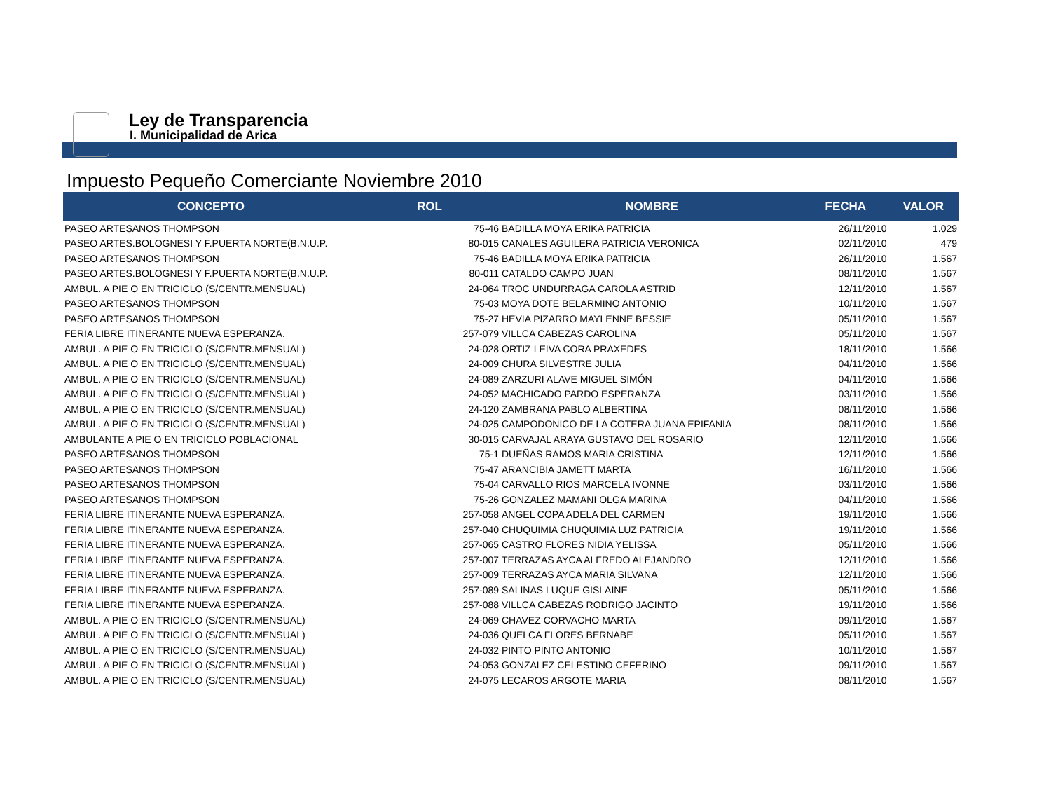Ley de Transparencia
I. Municipalidad de Arica
Impuesto Pequeño Comerciante Noviembre 2010
| CONCEPTO | ROL | NOMBRE | FECHA | VALOR |
| --- | --- | --- | --- | --- |
| PASEO ARTESANOS THOMPSON | 75-46 | BADILLA MOYA ERIKA PATRICIA | 26/11/2010 | 1.029 |
| PASEO ARTES.BOLOGNESI Y F.PUERTA NORTE(B.N.U.P. | 80-015 | CANALES AGUILERA PATRICIA VERONICA | 02/11/2010 | 479 |
| PASEO ARTESANOS THOMPSON | 75-46 | BADILLA MOYA ERIKA PATRICIA | 26/11/2010 | 1.567 |
| PASEO ARTES.BOLOGNESI Y F.PUERTA NORTE(B.N.U.P. | 80-011 | CATALDO CAMPO JUAN | 08/11/2010 | 1.567 |
| AMBUL. A PIE O EN TRICICLO (S/CENTR.MENSUAL) | 24-064 | TROC UNDURRAGA CAROLA ASTRID | 12/11/2010 | 1.567 |
| PASEO ARTESANOS THOMPSON | 75-03 | MOYA DOTE BELARMINO ANTONIO | 10/11/2010 | 1.567 |
| PASEO ARTESANOS THOMPSON | 75-27 | HEVIA PIZARRO MAYLENNE BESSIE | 05/11/2010 | 1.567 |
| FERIA LIBRE ITINERANTE NUEVA ESPERANZA. | 257-079 | VILLCA CABEZAS CAROLINA | 05/11/2010 | 1.567 |
| AMBUL. A PIE O EN TRICICLO (S/CENTR.MENSUAL) | 24-028 | ORTIZ LEIVA CORA PRAXEDES | 18/11/2010 | 1.566 |
| AMBUL. A PIE O EN TRICICLO (S/CENTR.MENSUAL) | 24-009 | CHURA SILVESTRE JULIA | 04/11/2010 | 1.566 |
| AMBUL. A PIE O EN TRICICLO (S/CENTR.MENSUAL) | 24-089 | ZARZURI ALAVE MIGUEL SIMÓN | 04/11/2010 | 1.566 |
| AMBUL. A PIE O EN TRICICLO (S/CENTR.MENSUAL) | 24-052 | MACHICADO PARDO ESPERANZA | 03/11/2010 | 1.566 |
| AMBUL. A PIE O EN TRICICLO (S/CENTR.MENSUAL) | 24-120 | ZAMBRANA PABLO ALBERTINA | 08/11/2010 | 1.566 |
| AMBUL. A PIE O EN TRICICLO (S/CENTR.MENSUAL) | 24-025 | CAMPODONICO DE LA COTERA JUANA EPIFANIA | 08/11/2010 | 1.566 |
| AMBULANTE A PIE O EN TRICICLO POBLACIONAL | 30-015 | CARVAJAL ARAYA GUSTAVO DEL ROSARIO | 12/11/2010 | 1.566 |
| PASEO ARTESANOS THOMPSON | 75-1 | DUEÑAS RAMOS MARIA CRISTINA | 12/11/2010 | 1.566 |
| PASEO ARTESANOS THOMPSON | 75-47 | ARANCIBIA JAMETT MARTA | 16/11/2010 | 1.566 |
| PASEO ARTESANOS THOMPSON | 75-04 | CARVALLO RIOS MARCELA IVONNE | 03/11/2010 | 1.566 |
| PASEO ARTESANOS THOMPSON | 75-26 | GONZALEZ MAMANI OLGA MARINA | 04/11/2010 | 1.566 |
| FERIA LIBRE ITINERANTE NUEVA ESPERANZA. | 257-058 | ANGEL COPA ADELA DEL CARMEN | 19/11/2010 | 1.566 |
| FERIA LIBRE ITINERANTE NUEVA ESPERANZA. | 257-040 | CHUQUIMIA CHUQUIMIA LUZ PATRICIA | 19/11/2010 | 1.566 |
| FERIA LIBRE ITINERANTE NUEVA ESPERANZA. | 257-065 | CASTRO FLORES NIDIA YELISSA | 05/11/2010 | 1.566 |
| FERIA LIBRE ITINERANTE NUEVA ESPERANZA. | 257-007 | TERRAZAS AYCA ALFREDO ALEJANDRO | 12/11/2010 | 1.566 |
| FERIA LIBRE ITINERANTE NUEVA ESPERANZA. | 257-009 | TERRAZAS AYCA MARIA SILVANA | 12/11/2010 | 1.566 |
| FERIA LIBRE ITINERANTE NUEVA ESPERANZA. | 257-089 | SALINAS LUQUE GISLAINE | 05/11/2010 | 1.566 |
| FERIA LIBRE ITINERANTE NUEVA ESPERANZA. | 257-088 | VILLCA CABEZAS RODRIGO JACINTO | 19/11/2010 | 1.566 |
| AMBUL. A PIE O EN TRICICLO (S/CENTR.MENSUAL) | 24-069 | CHAVEZ CORVACHO MARTA | 09/11/2010 | 1.567 |
| AMBUL. A PIE O EN TRICICLO (S/CENTR.MENSUAL) | 24-036 | QUELCA FLORES BERNABE | 05/11/2010 | 1.567 |
| AMBUL. A PIE O EN TRICICLO (S/CENTR.MENSUAL) | 24-032 | PINTO PINTO ANTONIO | 10/11/2010 | 1.567 |
| AMBUL. A PIE O EN TRICICLO (S/CENTR.MENSUAL) | 24-053 | GONZALEZ CELESTINO CEFERINO | 09/11/2010 | 1.567 |
| AMBUL. A PIE O EN TRICICLO (S/CENTR.MENSUAL) | 24-075 | LECAROS ARGOTE MARIA | 08/11/2010 | 1.567 |